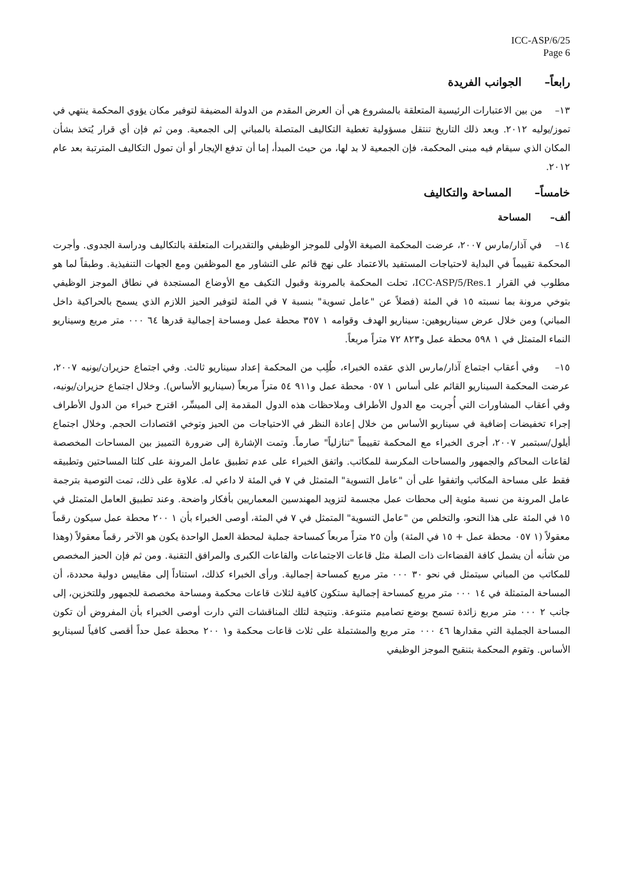ICC-ASP/6/25
Page 6
رابعاً– الجوانب الفريدة
١٣– من بين الاعتبارات الرئيسية المتعلقة بالمشروع هي أن العرض المقدم من الدولة المضيفة لتوفير مكان يؤوي المحكمة ينتهي في تموز/يوليه ٢٠١٢. وبعد ذلك التاريخ تنتقل مسؤولية تغطية التكاليف المتصلة بالمباني إلى الجمعية. ومن ثم فإن أي قرار يُتخذ بشأن المكان الذي سيقام فيه مبنى المحكمة، فإن الجمعية لا بد لها، من حيث المبدأ، إما أن تدفع الإيجار أو أن تمول التكاليف المترتبة بعد عام ٢٠١٢.
خامساً– المساحة والتكاليف
ألف– المساحة
١٤– في آذار/مارس ٢٠٠٧، عرضت المحكمة الصيغة الأولى للموجز الوظيفي والتقديرات المتعلقة بالتكاليف ودراسة الجدوى. وأجرت المحكمة تقييماً في البداية لاحتياجات المستفيد بالاعتماد على نهج قائم على التشاور مع الموظفين ومع الجهات التنفيذية. وطبقاً لما هو مطلوب في القرار ICC-ASP/5/Res.1، تحلت المحكمة بالمرونة وقبول التكيف مع الأوضاع المستجدة في نطاق الموجز الوظيفي بتوخي مرونة بما نسبته ١٥ في المئة (فضلاً عن "عامل تسوية" بنسبة ٧ في المئة لتوفير الحيز اللازم الذي يسمح بالحراكية داخل المباني) ومن خلال عرض سيناريوهين: سيناريو الهدف وقوامه ١ ٣٥٧ محطة عمل ومساحة إجمالية قدرها ٦٤ ٠٠٠ متر مربع وسيناريو النماء المتمثل في ١ ٥٩٨ محطة عمل و٨٢٣ ٧٢ متراً مربعاً.
١٥– وفي أعقاب اجتماع آذار/مارس الذي عقده الخبراء، طُلِب من المحكمة إعداد سيناريو ثالث. وفي اجتماع حزيران/يونيه ٢٠٠٧، عرضت المحكمة السيناريو القائم على أساس ١ ٠٥٧ محطة عمل و٩١١ ٥٤ متراً مربعاً (سيناريو الأساس). وخلال اجتماع حزيران/يونيه، وفي أعقاب المشاورات التي أُجريت مع الدول الأطراف وملاحظات هذه الدول المقدمة إلى الميسِّر، اقترح خبراء من الدول الأطراف إجراء تخفيضات إضافية في سيناريو الأساس من خلال إعادة النظر في الاحتياجات من الحيز وتوخي اقتصادات الحجم. وخلال اجتماع أيلول/سبتمبر ٢٠٠٧، أجرى الخبراء مع المحكمة تقييماً "تنازلياً" صارماً. وتمت الإشارة إلى ضرورة التمييز بين المساحات المخصصة لقاعات المحاكم والجمهور والمساحات المكرسة للمكاتب. واتفق الخبراء على عدم تطبيق عامل المرونة على كلتا المساحتين وتطبيقه فقط على مساحة المكاتب واتفقوا على أن "عامل التسوية" المتمثل في ٧ في المئة لا داعي له. علاوة على ذلك، تمت التوصية بترجمة عامل المرونة من نسبة مئوية إلى محطات عمل مجسمة لتزويد المهندسين المعماريين بأفكار واضحة. وعند تطبيق العامل المتمثل في ١٥ في المئة على هذا النحو، والتخلص من "عامل التسوية" المتمثل في ٧ في المئة، أوصى الخبراء بأن ١ ٢٠٠ محطة عمل سيكون رقماً معقولاً (١ ٠٥٧ محطة عمل + ١٥ في المئة) وأن ٢٥ متراً مربعاً كمساحة جملية لمحطة العمل الواحدة يكون هو الآخر رقماً معقولاً (وهذا من شأنه أن يشمل كافة الفضاءات ذات الصلة مثل قاعات الاجتماعات والقاعات الكبرى والمرافق التقنية. ومن ثم فإن الحيز المخصص للمكاتب من المباني سيتمثل في نحو ٣٠ ٠٠٠ متر مربع كمساحة إجمالية. ورأى الخبراء كذلك، استناداً إلى مقاييس دولية محددة، أن المساحة المتمثلة في ١٤ ٠٠٠ متر مربع كمساحة إجمالية ستكون كافية لثلاث قاعات محكمة ومساحة مخصصة للجمهور وللتخزين، إلى جانب ٢ ٠٠٠ متر مربع زائدة تسمح بوضع تصاميم متنوعة. ونتيجة لتلك المناقشات التي دارت أوصى الخبراء بأن المفروض أن تكون المساحة الجملية التي مقدارها ٤٦ ٠٠٠ متر مربع والمشتملة على ثلاث قاعات محكمة و١ ٢٠٠ محطة عمل حداً أقصى كافياً لسيناريو الأساس. وتقوم المحكمة بتنقيح الموجز الوظيفي